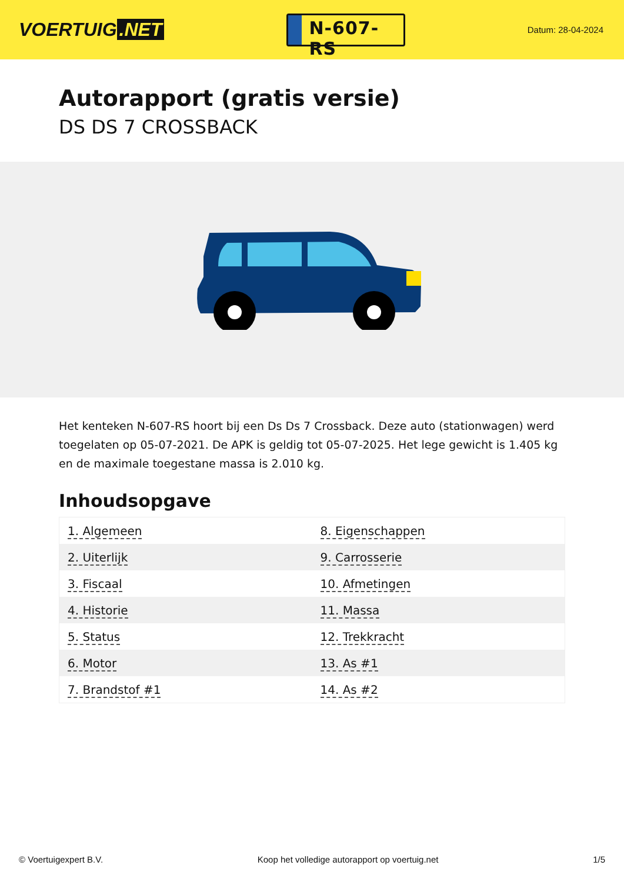VOERTUIG.NET
N-607-RS
Datum: 28-04-2024
Autorapport (gratis versie)
DS DS 7 CROSSBACK
Het kenteken N-607-RS hoort bij een Ds Ds 7 Crossback. Deze auto (stationwagen) werd toegelaten op 05-07-2021. De APK is geldig tot 05-07-2025. Het lege gewicht is 1.405 kg en de maximale toegestane massa is 2.010 kg.
Inhoudsopgave
| 1. Algemeen | 8. Eigenschappen |
| 2. Uiterlijk | 9. Carrosserie |
| 3. Fiscaal | 10. Afmetingen |
| 4. Historie | 11. Massa |
| 5. Status | 12. Trekkracht |
| 6. Motor | 13. As #1 |
| 7. Brandstof #1 | 14. As #2 |
© Voertuigexpert B.V. Koop het volledige autorapport op voertuig.net 1/5